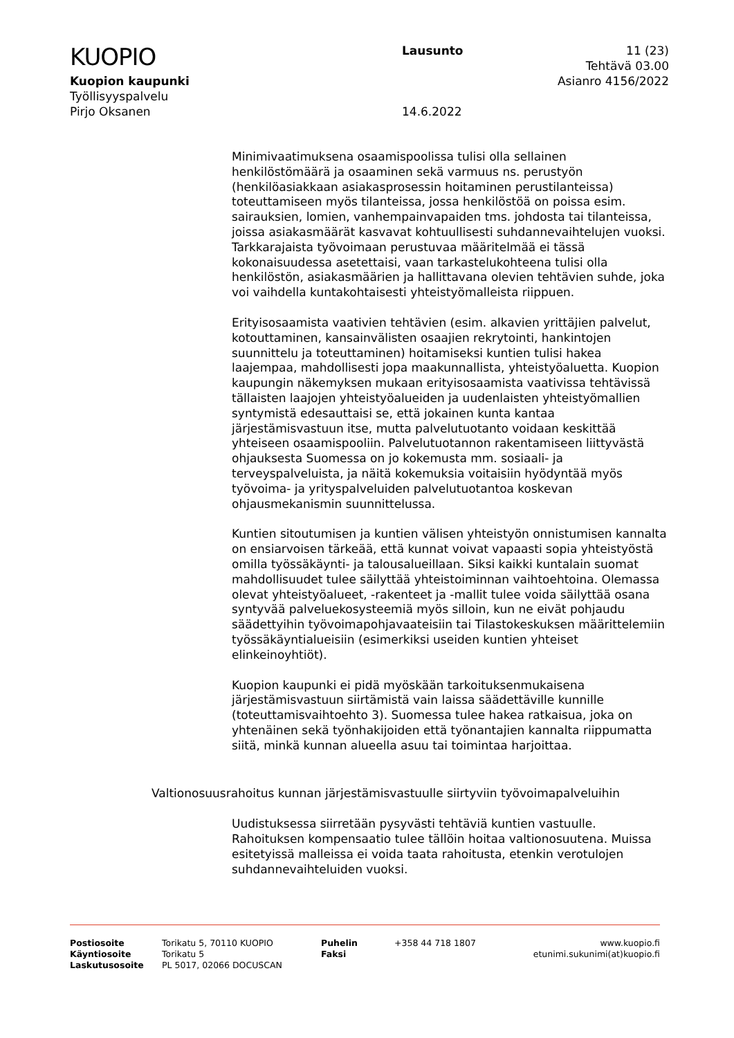KUOPIO
Kuopion kaupunki
Työllisyyspalvelu
Pirjo Oksanen
Lausunto
14.6.2022
11 (23)
Tehtävä 03.00
Asianro 4156/2022
Minimivaatimuksena osaamispoolissa tulisi olla sellainen henkilöstömäärä ja osaaminen sekä varmuus ns. perustyön (henkilöasiakkaan asiakasprosessin hoitaminen perustilanteissa) toteuttamiseen myös tilanteissa, jossa henkilöstöä on poissa esim. sairauksien, lomien, vanhempainvapaiden tms. johdosta tai tilanteissa, joissa asiakasmäärät kasvavat kohtuullisesti suhdannevaihtelujen vuoksi. Tarkkarajaista työvoimaan perustuvaa määritelmää ei tässä kokonaisuudessa asetettaisi, vaan tarkastelukohteena tulisi olla henkilöstön, asiakasmäärien ja hallittavana olevien tehtävien suhde, joka voi vaihdella kuntakohtaisesti yhteistyömalleista riippuen.
Erityisosaamista vaativien tehtävien (esim. alkavien yrittäjien palvelut, kotouttaminen, kansainvälisten osaajien rekrytointi, hankintojen suunnittelu ja toteuttaminen) hoitamiseksi kuntien tulisi hakea laajempaa, mahdollisesti jopa maakunnallista, yhteistyöaluetta. Kuopion kaupungin näkemyksen mukaan erityisosaamista vaativissa tehtävissä tällaisten laajojen yhteistyöalueiden ja uudenlaisten yhteistyömallien syntymistä edesauttaisi se, että jokainen kunta kantaa järjestämisvastuun itse, mutta palvelutuotanto voidaan keskittää yhteiseen osaamispooliin. Palvelutuotannon rakentamiseen liittyvästä ohjauksesta Suomessa on jo kokemusta mm. sosiaali- ja terveyspalveluista, ja näitä kokemuksia voitaisiin hyödyntää myös työvoima- ja yrityspalveluiden palvelutuotantoa koskevan ohjausmekanismin suunnittelussa.
Kuntien sitoutumisen ja kuntien välisen yhteistyön onnistumisen kannalta on ensiarvoisen tärkeää, että kunnat voivat vapaasti sopia yhteistyöstä omilla työssäkäynti- ja talousalueillaan. Siksi kaikki kuntalain suomat mahdollisuudet tulee säilyttää yhteistoiminnan vaihtoehtoina. Olemassa olevat yhteistyöalueet, -rakenteet ja -mallit tulee voida säilyttää osana syntyvää palveluekosysteemiä myös silloin, kun ne eivät pohjaudu säädettyihin työvoimapohjavaateisiin tai Tilastokeskuksen määrittelemiin työssäkäyntialueisiin (esimerkiksi useiden kuntien yhteiset elinkeinoyhtiöt).
Kuopion kaupunki ei pidä myöskään tarkoituksenmukaisena järjestämisvastuun siirtämistä vain laissa säädettäville kunnille (toteuttamisvaihtoehto 3). Suomessa tulee hakea ratkaisua, joka on yhtenäinen sekä työnhakijoiden että työnantajien kannalta riippumatta siitä, minkä kunnan alueella asuu tai toimintaa harjoittaa.
Valtionosuusrahoitus kunnan järjestämisvastuulle siirtyviin työvoimapalveluihin
Uudistuksessa siirretään pysyvästi tehtäviä kuntien vastuulle. Rahoituksen kompensaatio tulee tällöin hoitaa valtionosuutena. Muissa esitetyissä malleissa ei voida taata rahoitusta, etenkin verotulojen suhdannevaihteluiden vuoksi.
Postiosoite
Käyntiosoite
Laskutusosoite
Torikatu 5, 70110 KUOPIO
Torikatu 5
PL 5017, 02066 DOCUSCAN
Puhelin
Faksi
+358 44 718 1807 www.kuopio.fi
etunimi.sukunimi(at)kuopio.fi